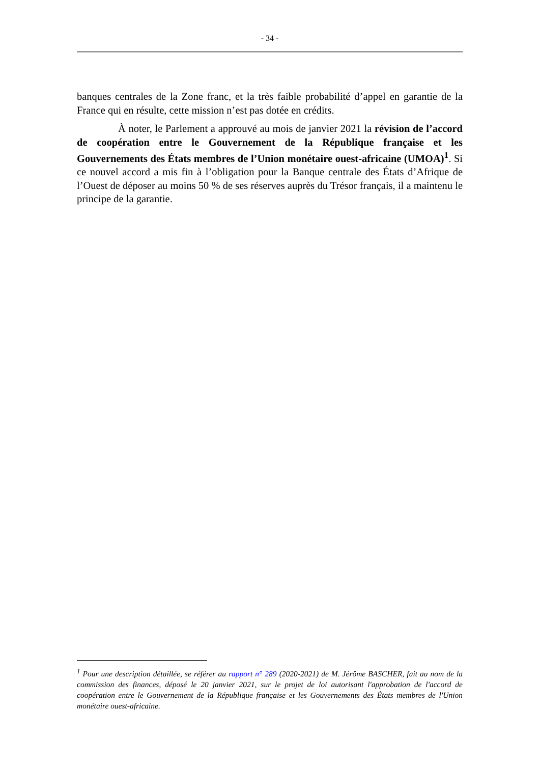- 34 -
banques centrales de la Zone franc, et la très faible probabilité d’appel en garantie de la France qui en résulte, cette mission n’est pas dotée en crédits.
À noter, le Parlement a approuvé au mois de janvier 2021 la révision de l’accord de coopération entre le Gouvernement de la République française et les Gouvernements des États membres de l’Union monétaire ouest-africaine (UMOA)<sup>1</sup>. Si ce nouvel accord a mis fin à l’obligation pour la Banque centrale des États d’Afrique de l’Ouest de déposer au moins 50 % de ses réserves auprès du Trésor français, il a maintenu le principe de la garantie.
<sup>1</sup> Pour une description détaillée, se référer au rapport n° 289 (2020-2021) de M. Jérôme BASCHER, fait au nom de la commission des finances, déposé le 20 janvier 2021, sur le projet de loi autorisant l'approbation de l'accord de coopération entre le Gouvernement de la République française et les Gouvernements des États membres de l'Union monétaire ouest-africaine.